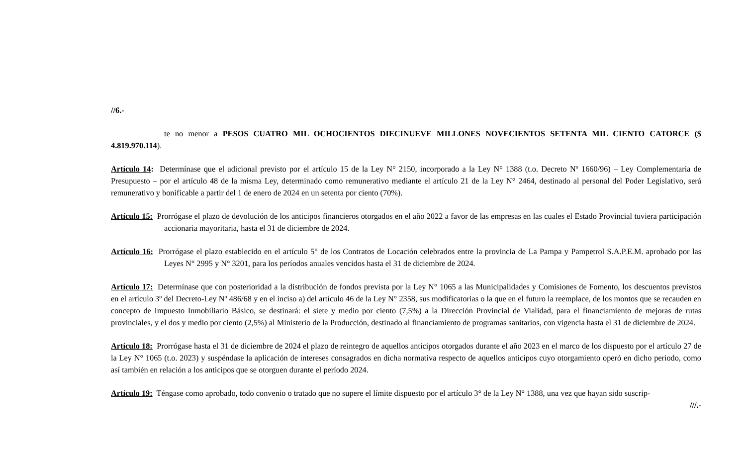//6.-
te no menor a PESOS CUATRO MIL OCHOCIENTOS DIECINUEVE MILLONES NOVECIENTOS SETENTA MIL CIENTO CATORCE ($ 4.819.970.114).
Artículo 14: Determínase que el adicional previsto por el artículo 15 de la Ley N° 2150, incorporado a la Ley N° 1388 (t.o. Decreto Nº 1660/96) – Ley Complementaria de Presupuesto – por el artículo 48 de la misma Ley, determinado como remunerativo mediante el artículo 21 de la Ley N° 2464, destinado al personal del Poder Legislativo, será remunerativo y bonificable a partir del 1 de enero de 2024 en un setenta por ciento (70%).
Artículo 15: Prorrógase el plazo de devolución de los anticipos financieros otorgados en el año 2022 a favor de las empresas en las cuales el Estado Provincial tuviera participación accionaria mayoritaria, hasta el 31 de diciembre de 2024.
Artículo 16: Prorrógase el plazo establecido en el artículo 5° de los Contratos de Locación celebrados entre la provincia de La Pampa y Pampetrol S.A.P.E.M. aprobado por las Leyes N° 2995 y N° 3201, para los períodos anuales vencidos hasta el 31 de diciembre de 2024.
Artículo 17: Determínase que con posterioridad a la distribución de fondos prevista por la Ley N° 1065 a las Municipalidades y Comisiones de Fomento, los descuentos previstos en el artículo 3º del Decreto-Ley Nº 486/68 y en el inciso a) del artículo 46 de la Ley N° 2358, sus modificatorias o la que en el futuro la reemplace, de los montos que se recauden en concepto de Impuesto Inmobiliario Básico, se destinará: el siete y medio por ciento (7,5%) a la Dirección Provincial de Vialidad, para el financiamiento de mejoras de rutas provinciales, y el dos y medio por ciento (2,5%) al Ministerio de la Producción, destinado al financiamiento de programas sanitarios, con vigencia hasta el 31 de diciembre de 2024.
Artículo 18: Prorrógase hasta el 31 de diciembre de 2024 el plazo de reintegro de aquellos anticipos otorgados durante el año 2023 en el marco de los dispuesto por el artículo 27 de la Ley N° 1065 (t.o. 2023) y suspéndase la aplicación de intereses consagrados en dicha normativa respecto de aquellos anticipos cuyo otorgamiento operó en dicho periodo, como así también en relación a los anticipos que se otorguen durante el período 2024.
Artículo 19: Téngase como aprobado, todo convenio o tratado que no supere el límite dispuesto por el artículo 3° de la Ley N° 1388, una vez que hayan sido suscrip-
///.-